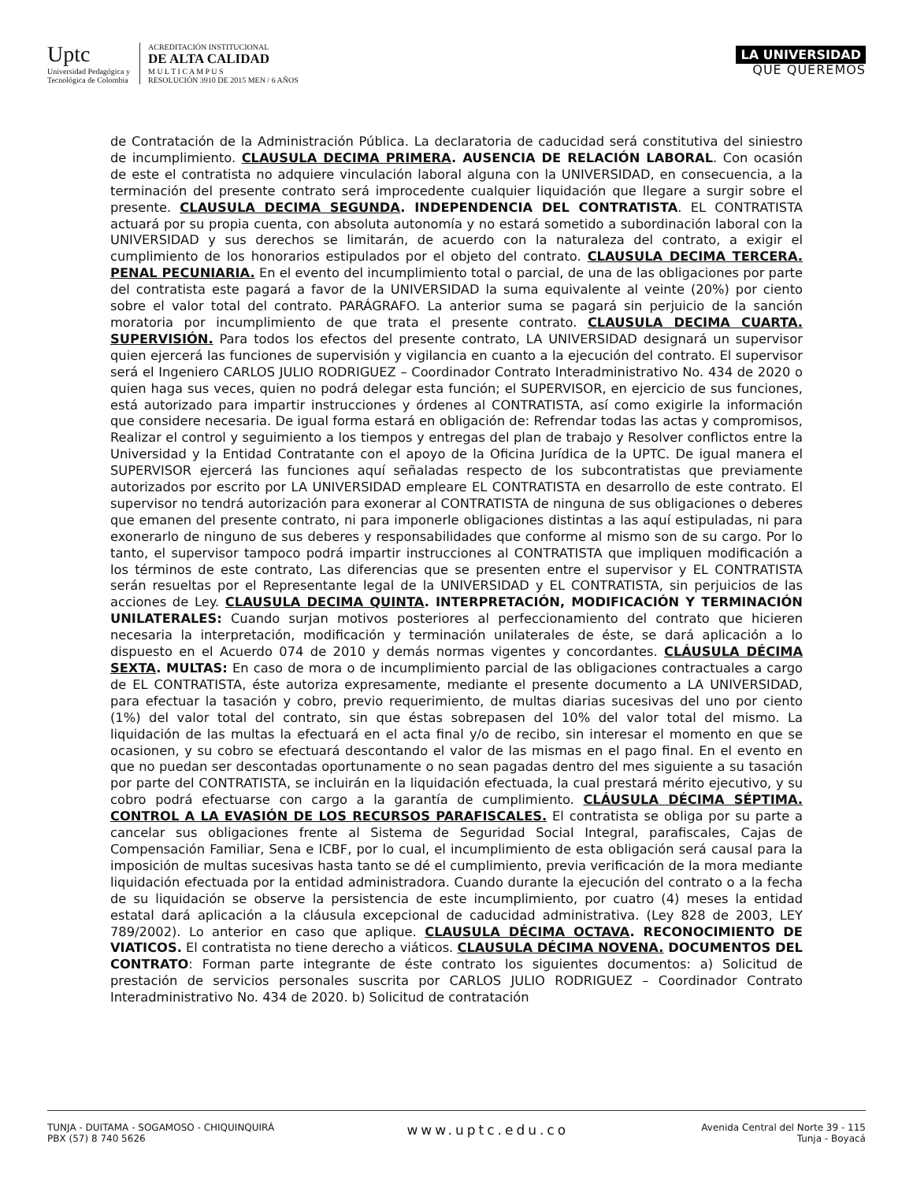Uptc
Universidad Pedagógica y
Tecnológica de Colombia
ACREDITACIÓN INSTITUCIONAL
DE ALTA CALIDAD
M U L T I C A M P U S
RESOLUCIÓN 3910 DE 2015 MEN / 6 AÑOS
LA UNIVERSIDAD
QUE QUEREMOS
de Contratación de la Administración Pública. La declaratoria de caducidad será constitutiva del siniestro de incumplimiento. CLAUSULA DECIMA PRIMERA. AUSENCIA DE RELACIÓN LABORAL. Con ocasión de este el contratista no adquiere vinculación laboral alguna con la UNIVERSIDAD, en consecuencia, a la terminación del presente contrato será improcedente cualquier liquidación que llegare a surgir sobre el presente. CLAUSULA DECIMA SEGUNDA. INDEPENDENCIA DEL CONTRATISTA. EL CONTRATISTA actuará por su propia cuenta, con absoluta autonomía y no estará sometido a subordinación laboral con la UNIVERSIDAD y sus derechos se limitarán, de acuerdo con la naturaleza del contrato, a exigir el cumplimiento de los honorarios estipulados por el objeto del contrato. CLAUSULA DECIMA TERCERA. PENAL PECUNIARIA. En el evento del incumplimiento total o parcial, de una de las obligaciones por parte del contratista este pagará a favor de la UNIVERSIDAD la suma equivalente al veinte (20%) por ciento sobre el valor total del contrato. PARÁGRAFO. La anterior suma se pagará sin perjuicio de la sanción moratoria por incumplimiento de que trata el presente contrato. CLAUSULA DECIMA CUARTA. SUPERVISIÓN. Para todos los efectos del presente contrato, LA UNIVERSIDAD designará un supervisor quien ejercerá las funciones de supervisión y vigilancia en cuanto a la ejecución del contrato. El supervisor será el Ingeniero CARLOS JULIO RODRIGUEZ – Coordinador Contrato Interadministrativo No. 434 de 2020 o quien haga sus veces, quien no podrá delegar esta función; el SUPERVISOR, en ejercicio de sus funciones, está autorizado para impartir instrucciones y órdenes al CONTRATISTA, así como exigirle la información que considere necesaria. De igual forma estará en obligación de: Refrendar todas las actas y compromisos, Realizar el control y seguimiento a los tiempos y entregas del plan de trabajo y Resolver conflictos entre la Universidad y la Entidad Contratante con el apoyo de la Oficina Jurídica de la UPTC. De igual manera el SUPERVISOR ejercerá las funciones aquí señaladas respecto de los subcontratistas que previamente autorizados por escrito por LA UNIVERSIDAD empleare EL CONTRATISTA en desarrollo de este contrato. El supervisor no tendrá autorización para exonerar al CONTRATISTA de ninguna de sus obligaciones o deberes que emanen del presente contrato, ni para imponerle obligaciones distintas a las aquí estipuladas, ni para exonerarlo de ninguno de sus deberes y responsabilidades que conforme al mismo son de su cargo. Por lo tanto, el supervisor tampoco podrá impartir instrucciones al CONTRATISTA que impliquen modificación a los términos de este contrato, Las diferencias que se presenten entre el supervisor y EL CONTRATISTA serán resueltas por el Representante legal de la UNIVERSIDAD y EL CONTRATISTA, sin perjuicios de las acciones de Ley. CLAUSULA DECIMA QUINTA. INTERPRETACIÓN, MODIFICACIÓN Y TERMINACIÓN UNILATERALES: Cuando surjan motivos posteriores al perfeccionamiento del contrato que hicieren necesaria la interpretación, modificación y terminación unilaterales de éste, se dará aplicación a lo dispuesto en el Acuerdo 074 de 2010 y demás normas vigentes y concordantes. CLÁUSULA DÉCIMA SEXTA. MULTAS: En caso de mora o de incumplimiento parcial de las obligaciones contractuales a cargo de EL CONTRATISTA, éste autoriza expresamente, mediante el presente documento a LA UNIVERSIDAD, para efectuar la tasación y cobro, previo requerimiento, de multas diarias sucesivas del uno por ciento (1%) del valor total del contrato, sin que éstas sobrepasen del 10% del valor total del mismo. La liquidación de las multas la efectuará en el acta final y/o de recibo, sin interesar el momento en que se ocasionen, y su cobro se efectuará descontando el valor de las mismas en el pago final. En el evento en que no puedan ser descontadas oportunamente o no sean pagadas dentro del mes siguiente a su tasación por parte del CONTRATISTA, se incluirán en la liquidación efectuada, la cual prestará mérito ejecutivo, y su cobro podrá efectuarse con cargo a la garantía de cumplimiento. CLÁUSULA DÉCIMA SÉPTIMA. CONTROL A LA EVASIÓN DE LOS RECURSOS PARAFISCALES. El contratista se obliga por su parte a cancelar sus obligaciones frente al Sistema de Seguridad Social Integral, parafiscales, Cajas de Compensación Familiar, Sena e ICBF, por lo cual, el incumplimiento de esta obligación será causal para la imposición de multas sucesivas hasta tanto se dé el cumplimiento, previa verificación de la mora mediante liquidación efectuada por la entidad administradora. Cuando durante la ejecución del contrato o a la fecha de su liquidación se observe la persistencia de este incumplimiento, por cuatro (4) meses la entidad estatal dará aplicación a la cláusula excepcional de caducidad administrativa. (Ley 828 de 2003, LEY 789/2002). Lo anterior en caso que aplique. CLAUSULA DÉCIMA OCTAVA. RECONOCIMIENTO DE VIATICOS. El contratista no tiene derecho a viáticos. CLAUSULA DÉCIMA NOVENA. DOCUMENTOS DEL CONTRATO: Forman parte integrante de éste contrato los siguientes documentos: a) Solicitud de prestación de servicios personales suscrita por CARLOS JULIO RODRIGUEZ – Coordinador Contrato Interadministrativo No. 434 de 2020. b) Solicitud de contratación
TUNJA - DUITAMA - SOGAMOSO - CHIQUINQUIRÁ
PBX (57) 8 740 5626
www.uptc.edu.co
Avenida Central del Norte 39 - 115
Tunja - Boyacá